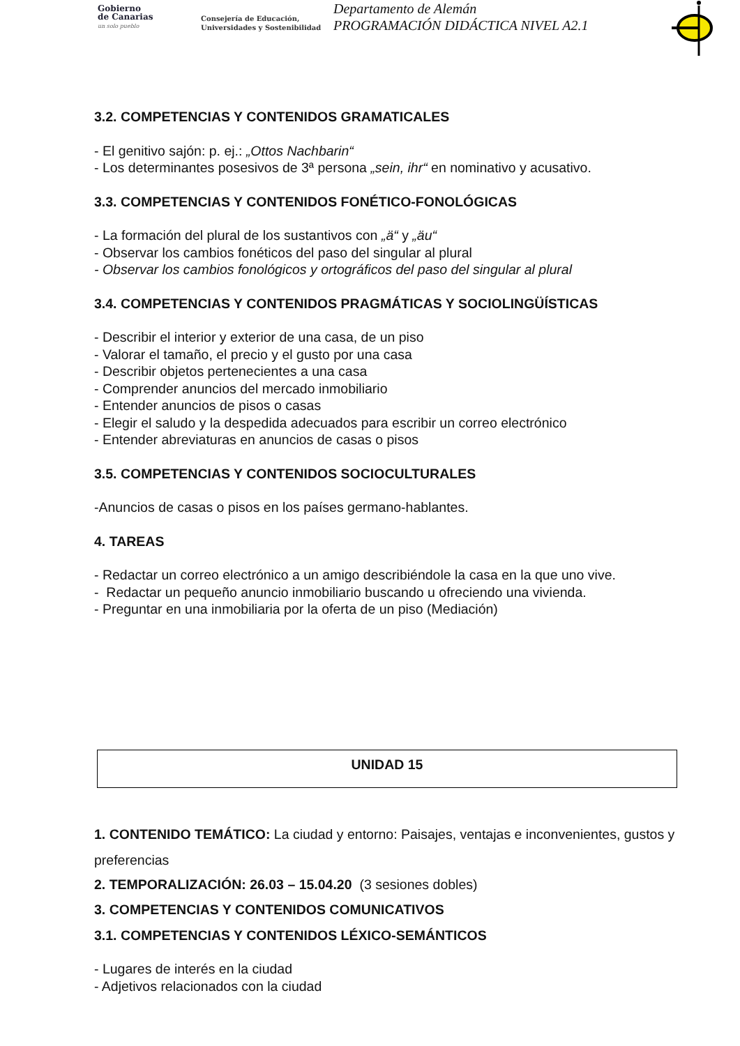Gobierno
de Canarias
un solo pueblo
Consejería de Educación,
Universidades y Sostenibilidad
Departamento de Alemán
PROGRAMACIÓN DIDÁCTICA NIVEL A2.1
3.2. COMPETENCIAS Y CONTENIDOS GRAMATICALES
- El genitivo sajón: p. ej.: „Ottos Nachbarin“
- Los determinantes posesivos de 3ª persona „sein, ihr“ en nominativo y acusativo.
3.3. COMPETENCIAS Y CONTENIDOS FONÉTICO-FONOLÓGICAS
- La formación del plural de los sustantivos con „ä“ y „äu“
- Observar los cambios fonéticos del paso del singular al plural
- Observar los cambios fonológicos y ortográficos del paso del singular al plural
3.4. COMPETENCIAS Y CONTENIDOS PRAGMÁTICAS Y SOCIOLINGÜÍSTICAS
- Describir el interior y exterior de una casa, de un piso
- Valorar el tamaño, el precio y el gusto por una casa
- Describir objetos pertenecientes a una casa
- Comprender anuncios del mercado inmobiliario
- Entender anuncios de pisos o casas
- Elegir el saludo y la despedida adecuados para escribir un correo electrónico
- Entender abreviaturas en anuncios de casas o pisos
3.5. COMPETENCIAS Y CONTENIDOS SOCIOCULTURALES
-Anuncios de casas o pisos en los países germano-hablantes.
4. TAREAS
- Redactar un correo electrónico a un amigo describiéndole la casa en la que uno vive.
- Redactar un pequeño anuncio inmobiliario buscando u ofreciendo una vivienda.
- Preguntar en una inmobiliaria por la oferta de un piso (Mediación)
UNIDAD 15
1. CONTENIDO TEMÁTICO: La ciudad y entorno: Paisajes, ventajas e inconvenientes, gustos y preferencias
2. TEMPORALIZACIÓN: 26.03 – 15.04.20 (3 sesiones dobles)
3. COMPETENCIAS Y CONTENIDOS COMUNICATIVOS
3.1. COMPETENCIAS Y CONTENIDOS LÉXICO-SEMÁNTICOS
- Lugares de interés en la ciudad
- Adjetivos relacionados con la ciudad